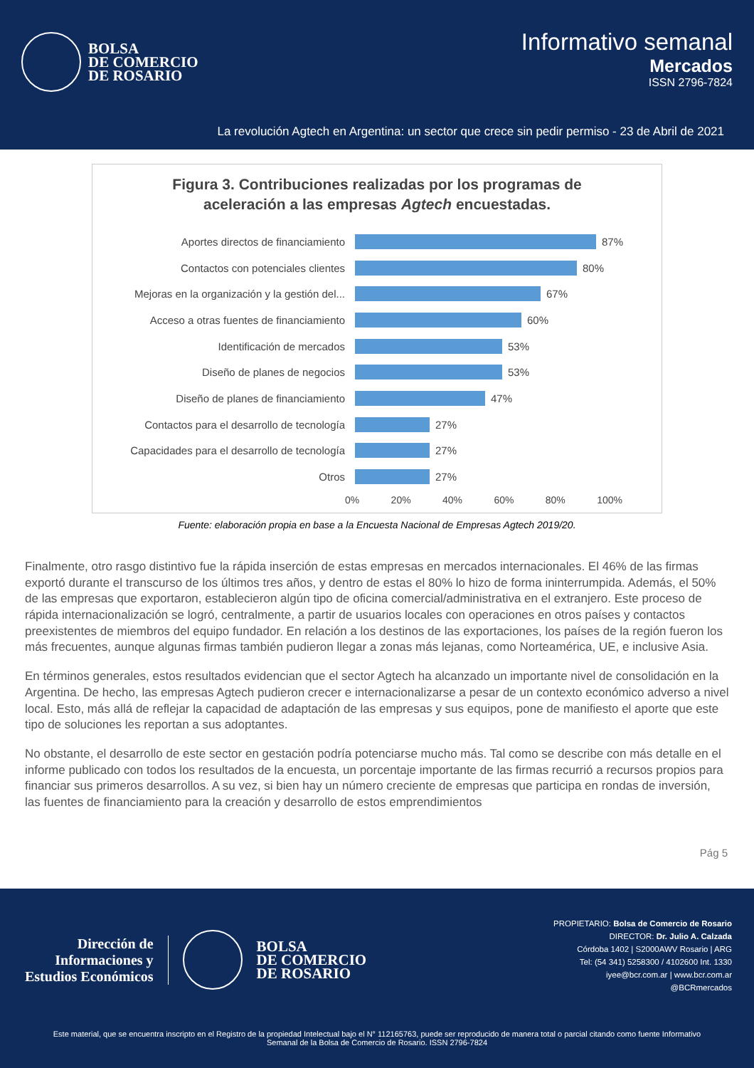BOLSA
DE COMERCIO
DE ROSARIO
Informativo semanal
Mercados
ISSN 2796-7824
La revolución Agtech en Argentina: un sector que crece sin pedir permiso - 23 de Abril de 2021
Figura 3. Contribuciones realizadas por los programas de
aceleración a las empresas Agtech encuestadas.
Aportes directos de financiamiento 87%
Contactos con potenciales clientes 80%
Mejoras en la organización y la gestión del...
67%
Acceso a otras fuentes de financiamiento
60%
Identificación de mercados 53%
Diseño de planes de negocios 53%
Diseño de planes de financiamiento 47%
Contactos para el desarrollo de tecnología
27%
Capacidades para el desarrollo de tecnología
27%
Otros 27%
0% 20% 40% 60% 80% 100%
Fuente: elaboración propia en base a la Encuesta Nacional de Empresas Agtech 2019/20.
Finalmente, otro rasgo distintivo fue la rápida inserción de estas empresas en mercados internacionales. El 46% de las firmas exportó durante el transcurso de los últimos tres años, y dentro de estas el 80% lo hizo de forma ininterrumpida. Además, el 50% de las empresas que exportaron, establecieron algún tipo de oficina comercial/administrativa en el extranjero. Este proceso de rápida internacionalización se logró, centralmente, a partir de usuarios locales con operaciones en otros países y contactos preexistentes de miembros del equipo fundador. En relación a los destinos de las exportaciones, los países de la región fueron los más frecuentes, aunque algunas firmas también pudieron llegar a zonas más lejanas, como Norteamérica, UE, e inclusive Asia.
En términos generales, estos resultados evidencian que el sector Agtech ha alcanzado un importante nivel de consolidación en la Argentina. De hecho, las empresas Agtech pudieron crecer e internacionalizarse a pesar de un contexto económico adverso a nivel local. Esto, más allá de reflejar la capacidad de adaptación de las empresas y sus equipos, pone de manifiesto el aporte que este tipo de soluciones les reportan a sus adoptantes.
No obstante, el desarrollo de este sector en gestación podría potenciarse mucho más. Tal como se describe con más detalle en el informe publicado con todos los resultados de la encuesta, un porcentaje importante de las firmas recurrió a recursos propios para financiar sus primeros desarrollos. A su vez, si bien hay un número creciente de empresas que participa en rondas de inversión, las fuentes de financiamiento para la creación y desarrollo de estos emprendimientos
Pág 5
Dirección de
Informaciones y
Estudios Económicos
BOLSA
DE COMERCIO
DE ROSARIO
PROPIETARIO: Bolsa de Comercio de Rosario
DIRECTOR: Dr. Julio A. Calzada
Córdoba 1402 | S2000AWV Rosario | ARG
Tel: (54 341) 5258300 / 4102600 Int. 1330
iyee@bcr.com.ar | www.bcr.com.ar
@BCRmercados
Este material, que se encuentra inscripto en el Registro de la propiedad Intelectual bajo el N° 112165763, puede ser reproducido de manera total o parcial citando como fuente Informativo
Semanal de la Bolsa de Comercio de Rosario. ISSN 2796-7824